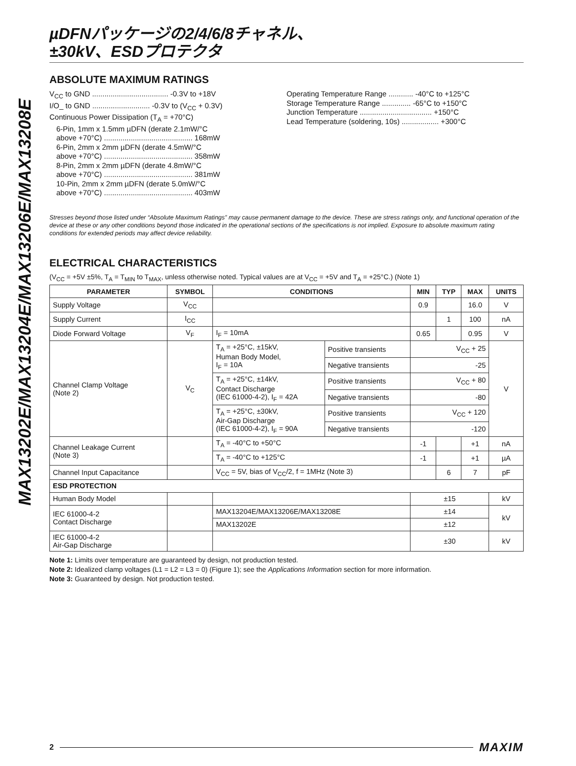MAX13202E/MAX13204E/MAX13206E/MAX13208E
µDFNパッケージの2/4/6/8チャネル、
±30kV、ESDプロテクタ
ABSOLUTE MAXIMUM RATINGS
V<sub>CC</sub> to GND ..................................... -0.3V to +18V
I/O_ to GND ............................ -0.3V to (V<sub>CC</sub> + 0.3V)
Continuous Power Dissipation (T<sub>A</sub> = +70°C)
6-Pin, 1mm x 1.5mm µDFN (derate 2.1mW/°C
above +70°C) ........................................... 168mW
6-Pin, 2mm x 2mm µDFN (derate 4.5mW/°C
above +70°C) ........................................... 358mW
8-Pin, 2mm x 2mm µDFN (derate 4.8mW/°C
above +70°C) ........................................... 381mW
10-Pin, 2mm x 2mm µDFN (derate 5.0mW/°C
above +70°C) ........................................... 403mW
Operating Temperature Range ............ -40°C to +125°C
Storage Temperature Range .............. -65°C to +150°C
Junction Temperature ................................... +150°C
Lead Temperature (soldering, 10s) .................. +300°C
Stresses beyond those listed under “Absolute Maximum Ratings” may cause permanent damage to the device. These are stress ratings only, and functional operation of the device at these or any other conditions beyond those indicated in the operational sections of the specifications is not implied. Exposure to absolute maximum rating conditions for extended periods may affect device reliability.
ELECTRICAL CHARACTERISTICS
(V<sub>CC</sub> = +5V ±5%, T<sub>A</sub> = T<sub>MIN</sub> to T<sub>MAX</sub>, unless otherwise noted. Typical values are at V<sub>CC</sub> = +5V and T<sub>A</sub> = +25°C.) (Note 1)
| PARAMETER | SYMBOL | CONDITIONS | | MIN | TYP | MAX | UNITS |
| --- | --- | --- | --- | --- | --- | --- | --- |
| Supply Voltage | V<sub>CC</sub> | | | 0.9 | | 16.0 | V |
| Supply Current | I<sub>CC</sub> | | | | 1 | 100 | nA |
| Diode Forward Voltage | V<sub>F</sub> | I<sub>F</sub> = 10mA | | 0.65 | | 0.95 | V |
| Channel Clamp Voltage (Note 2) | V<sub>C</sub> | T<sub>A</sub> = +25°C, ±15kV, Human Body Model, I<sub>F</sub> = 10A | Positive transients | V<sub>CC</sub> + 25 | | | V |
| | | | Negative transients | -25 | | | |
| | | T<sub>A</sub> = +25°C, ±14kV, Contact Discharge (IEC 61000-4-2), I<sub>F</sub> = 42A | Positive transients | V<sub>CC</sub> + 80 | | | |
| | | | Negative transients | -80 | | | |
| | | T<sub>A</sub> = +25°C, ±30kV, Air-Gap Discharge (IEC 61000-4-2), I<sub>F</sub> = 90A | Positive transients | V<sub>CC</sub> + 120 | | | |
| | | | Negative transients | -120 | | | |
| Channel Leakage Current (Note 3) | | T<sub>A</sub> = -40°C to +50°C | | -1 | | +1 | nA |
| | | T<sub>A</sub> = -40°C to +125°C | | -1 | | +1 | µA |
| Channel Input Capacitance | | V<sub>CC</sub> = 5V, bias of V<sub>CC</sub>/2, f = 1MHz (Note 3) | | | 6 | 7 | pF |
| ESD PROTECTION | | | | | | | |
| Human Body Model | | | | ±15 | | | kV |
| IEC 61000-4-2 Contact Discharge | | MAX13204E/MAX13206E/MAX13208E | | ±14 | | | kV |
| | | MAX13202E | | ±12 | | | |
| IEC 61000-4-2 Air-Gap Discharge | | | | ±30 | | | kV |
Note 1: Limits over temperature are guaranteed by design, not production tested.
Note 2: Idealized clamp voltages (L1 = L2 = L3 = 0) (Figure 1); see the Applications Information section for more information.
Note 3: Guaranteed by design. Not production tested.
2 MAXIM